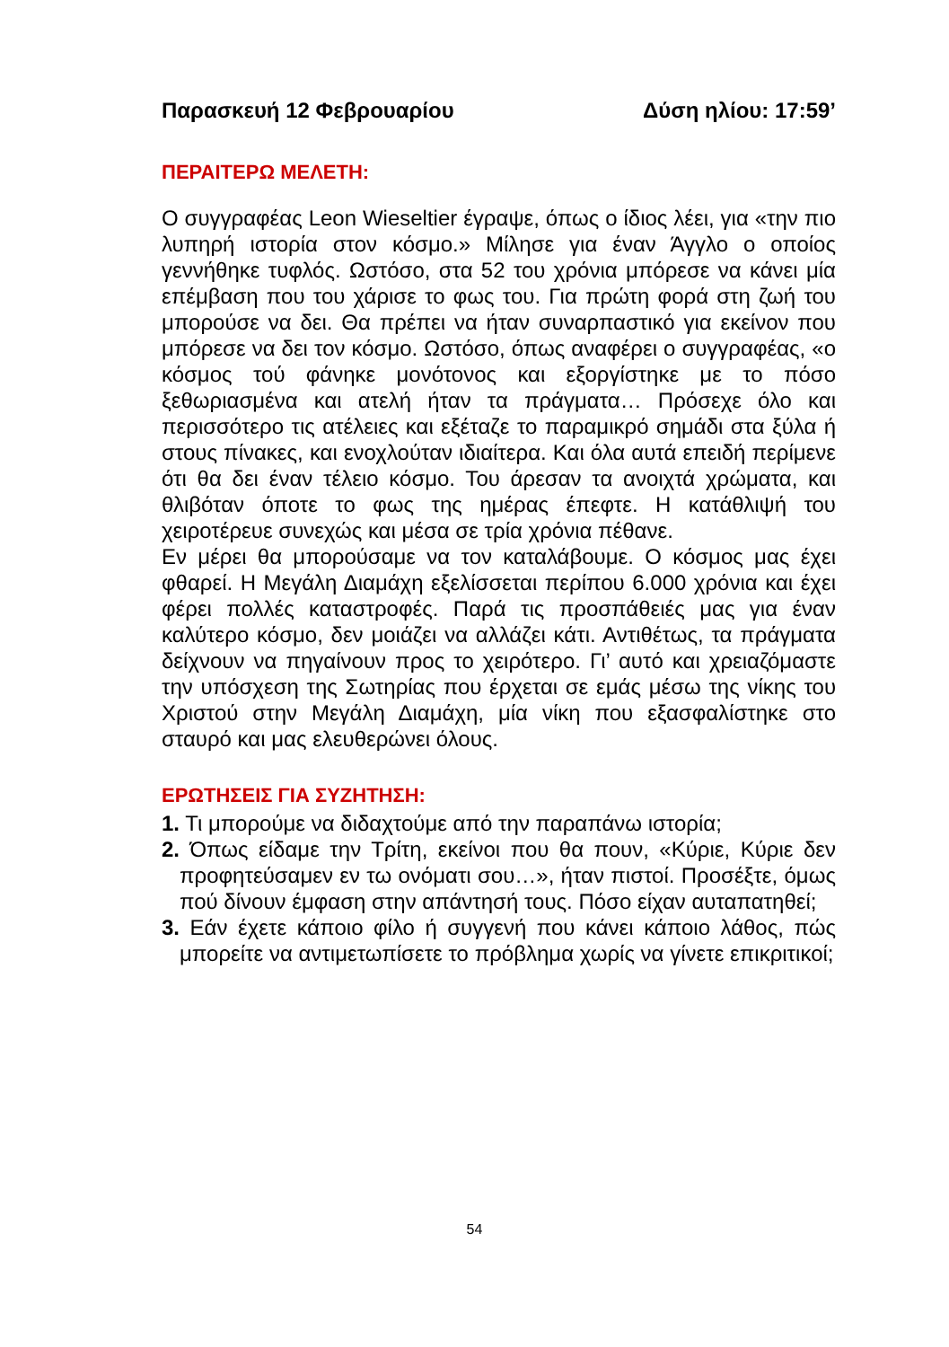Παρασκευή 12 Φεβρουαρίου Δύση ηλίου: 17:59’
ΠΕΡΑΙΤΕΡΩ ΜΕΛΕΤΗ:
Ο συγγραφέας Leon Wieseltier έγραψε, όπως ο ίδιος λέει, για «την πιο λυπηρή ιστορία στον κόσμο.» Μίλησε για έναν Άγγλο ο οποίος γεννήθηκε τυφλός. Ωστόσο, στα 52 του χρόνια μπόρεσε να κάνει μία επέμβαση που του χάρισε το φως του. Για πρώτη φορά στη ζωή του μπορούσε να δει. Θα πρέπει να ήταν συναρπαστικό για εκείνον που μπόρεσε να δει τον κόσμο. Ωστόσο, όπως αναφέρει ο συγγραφέας, «ο κόσμος τού φάνηκε μονότονος και εξοργίστηκε με το πόσο ξεθωριασμένα και ατελή ήταν τα πράγματα… Πρόσεχε όλο και περισσότερο τις ατέλειες και εξέταζε το παραμικρό σημάδι στα ξύλα ή στους πίνακες, και ενοχλούταν ιδιαίτερα. Και όλα αυτά επειδή περίμενε ότι θα δει έναν τέλειο κόσμο. Του άρεσαν τα ανοιχτά χρώματα, και θλιβόταν όποτε το φως της ημέρας έπεφτε. Η κατάθλιψή του χειροτέρευε συνεχώς και μέσα σε τρία χρόνια πέθανε.
Εν μέρει θα μπορούσαμε να τον καταλάβουμε. Ο κόσμος μας έχει φθαρεί. Η Μεγάλη Διαμάχη εξελίσσεται περίπου 6.000 χρόνια και έχει φέρει πολλές καταστροφές. Παρά τις προσπάθειές μας για έναν καλύτερο κόσμο, δεν μοιάζει να αλλάζει κάτι. Αντιθέτως, τα πράγματα δείχνουν να πηγαίνουν προς το χειρότερο. Γι’ αυτό και χρειαζόμαστε την υπόσχεση της Σωτηρίας που έρχεται σε εμάς μέσω της νίκης του Χριστού στην Μεγάλη Διαμάχη, μία νίκη που εξασφαλίστηκε στο σταυρό και μας ελευθερώνει όλους.
ΕΡΩΤΗΣΕΙΣ ΓΙΑ ΣΥΖΗΤΗΣΗ:
1. Τι μπορούμε να διδαχτούμε από την παραπάνω ιστορία;
2. Όπως είδαμε την Τρίτη, εκείνοι που θα πουν, «Κύριε, Κύριε δεν προφητεύσαμεν εν τω ονόματι σου…», ήταν πιστοί. Προσέξτε, όμως πού δίνουν έμφαση στην απάντησή τους. Πόσο είχαν αυταπατηθεί;
3. Εάν έχετε κάποιο φίλο ή συγγενή που κάνει κάποιο λάθος, πώς μπορείτε να αντιμετωπίσετε το πρόβλημα χωρίς να γίνετε επικριτικοί;
54